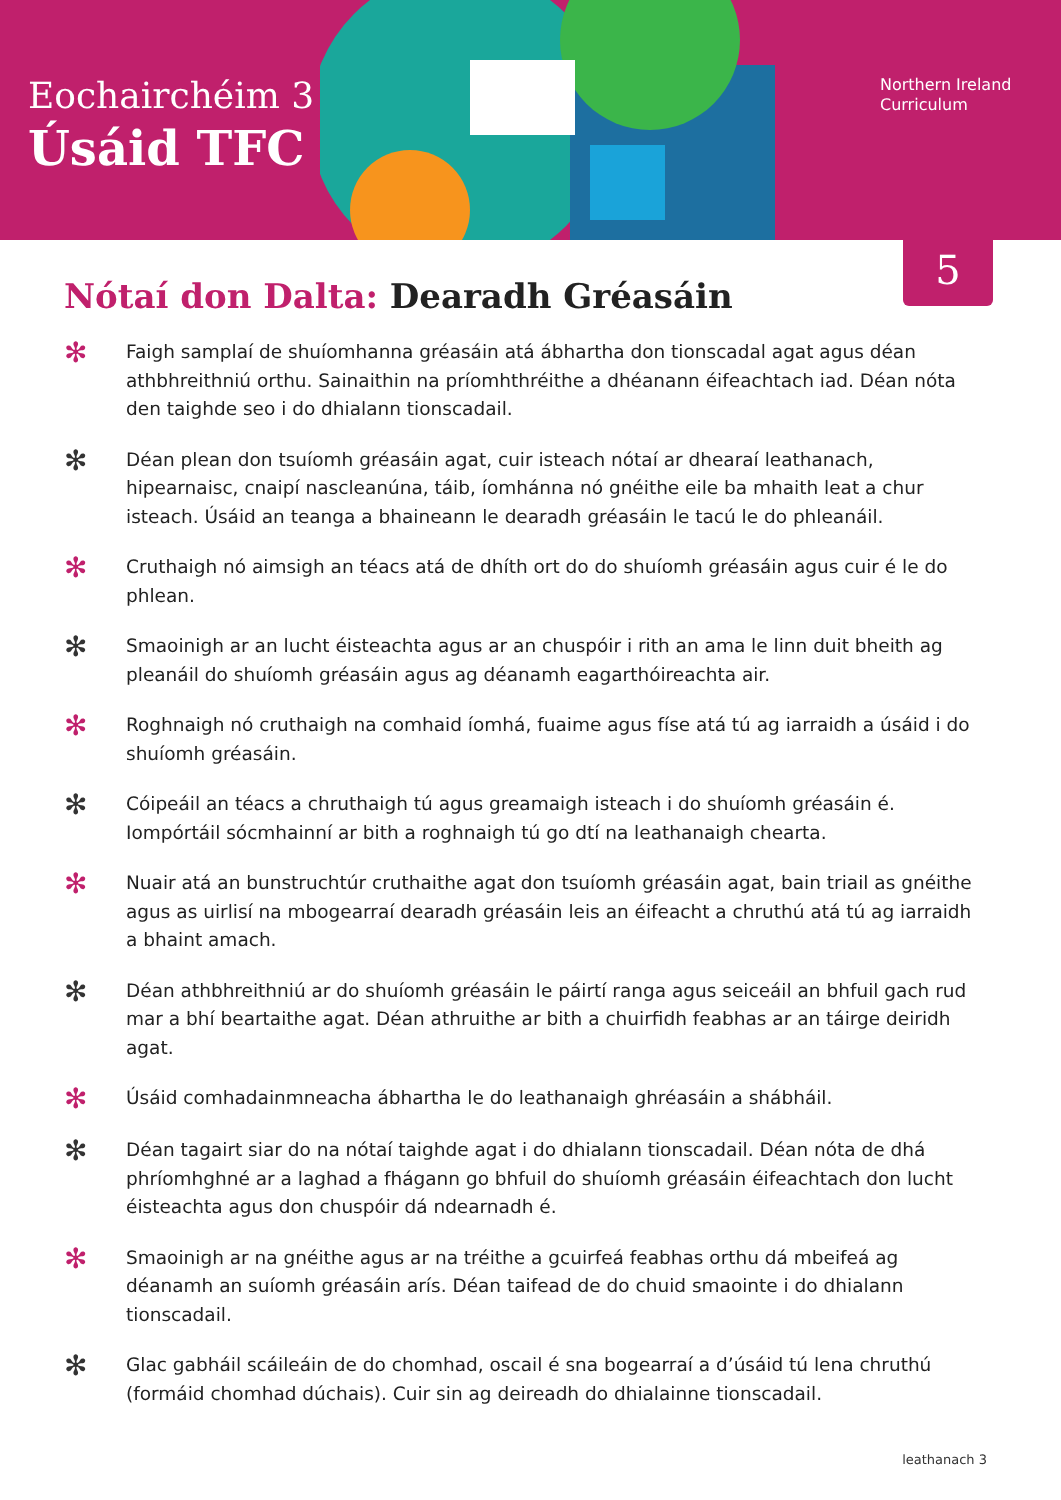Eochairchéim 3
Úsáid TFC
Northern Ireland
Curriculum
5
Nótaí don Dalta: Dearadh Gréasáin
✻
Faigh samplaí de shuíomhanna gréasáin atá ábhartha don tionscadal agat agus déan athbhreithniú orthu. Sainaithin na príomhthréithe a dhéanann éifeachtach iad. Déan nóta den taighde seo i do dhialann tionscadail.
✻
Déan plean don tsuíomh gréasáin agat, cuir isteach nótaí ar dhearaí leathanach, hipearnaisc, cnaipí nascleanúna, táib, íomhánna nó gnéithe eile ba mhaith leat a chur isteach. Úsáid an teanga a bhaineann le dearadh gréasáin le tacú le do phleanáil.
✻
Cruthaigh nó aimsigh an téacs atá de dhíth ort do do shuíomh gréasáin agus cuir é le do phlean.
✻
Smaoinigh ar an lucht éisteachta agus ar an chuspóir i rith an ama le linn duit bheith ag pleanáil do shuíomh gréasáin agus ag déanamh eagarthóireachta air.
✻
Roghnaigh nó cruthaigh na comhaid íomhá, fuaime agus físe atá tú ag iarraidh a úsáid i do shuíomh gréasáin.
✻
Cóipeáil an téacs a chruthaigh tú agus greamaigh isteach i do shuíomh gréasáin é. Iompórtáil sócmhainní ar bith a roghnaigh tú go dtí na leathanaigh chearta.
✻
Nuair atá an bunstruchtúr cruthaithe agat don tsuíomh gréasáin agat, bain triail as gnéithe agus as uirlisí na mbogearraí dearadh gréasáin leis an éifeacht a chruthú atá tú ag iarraidh a bhaint amach.
✻
Déan athbhreithniú ar do shuíomh gréasáin le páirtí ranga agus seiceáil an bhfuil gach rud mar a bhí beartaithe agat. Déan athruithe ar bith a chuirfidh feabhas ar an táirge deiridh agat.
✻
Úsáid comhadainmneacha ábhartha le do leathanaigh ghréasáin a shábháil.
✻
Déan tagairt siar do na nótaí taighde agat i do dhialann tionscadail. Déan nóta de dhá phríomhghné ar a laghad a fhágann go bhfuil do shuíomh gréasáin éifeachtach don lucht éisteachta agus don chuspóir dá ndearnadh é.
✻
Smaoinigh ar na gnéithe agus ar na tréithe a gcuirfeá feabhas orthu dá mbeifeá ag déanamh an suíomh gréasáin arís. Déan taifead de do chuid smaointe i do dhialann tionscadail.
✻
Glac gabháil scáileáin de do chomhad, oscail é sna bogearraí a d’úsáid tú lena chruthú (formáid chomhad dúchais). Cuir sin ag deireadh do dhialainne tionscadail.
leathanach 3